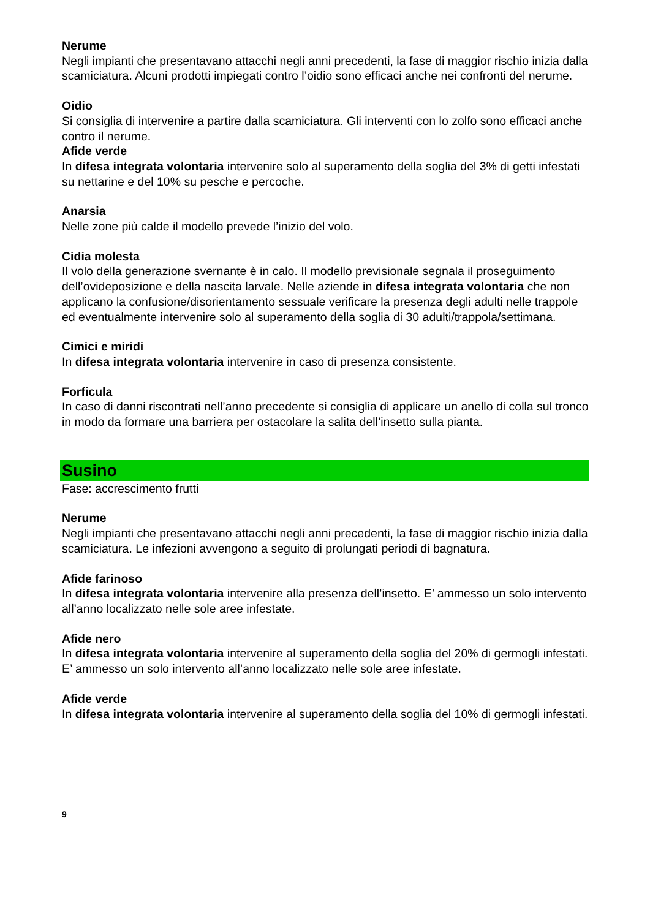Nerume
Negli impianti che presentavano attacchi negli anni precedenti, la fase di maggior rischio inizia dalla scamiciatura. Alcuni prodotti impiegati contro l’oidio sono efficaci anche nei confronti del nerume.
Oidio
Si consiglia di intervenire a partire dalla scamiciatura. Gli interventi con lo zolfo sono efficaci anche contro il nerume.
Afide verde
In difesa integrata volontaria intervenire solo al superamento della soglia del 3% di getti infestati su nettarine e del 10% su pesche e percoche.
Anarsia
Nelle zone più calde il modello prevede l’inizio del volo.
Cidia molesta
Il volo della generazione svernante è in calo. Il modello previsionale segnala il proseguimento dell’ovideposizione e della nascita larvale. Nelle aziende in difesa integrata volontaria che non applicano la confusione/disorientamento sessuale verificare la presenza degli adulti nelle trappole ed eventualmente intervenire solo al superamento della soglia di 30 adulti/trappola/settimana.
Cimici e miridi
In difesa integrata volontaria intervenire in caso di presenza consistente.
Forficula
In caso di danni riscontrati nell’anno precedente si consiglia di applicare un anello di colla sul tronco in modo da formare una barriera per ostacolare la salita dell’insetto sulla pianta.
Susino
Fase: accrescimento frutti
Nerume
Negli impianti che presentavano attacchi negli anni precedenti, la fase di maggior rischio inizia dalla scamiciatura. Le infezioni avvengono a seguito di prolungati periodi di bagnatura.
Afide farinoso
In difesa integrata volontaria intervenire alla presenza dell’insetto. E’ ammesso un solo intervento all’anno localizzato nelle sole aree infestate.
Afide nero
In difesa integrata volontaria intervenire al superamento della soglia del 20% di germogli infestati. E’ ammesso un solo intervento all’anno localizzato nelle sole aree infestate.
Afide verde
In difesa integrata volontaria intervenire al superamento della soglia del 10% di germogli infestati.
9